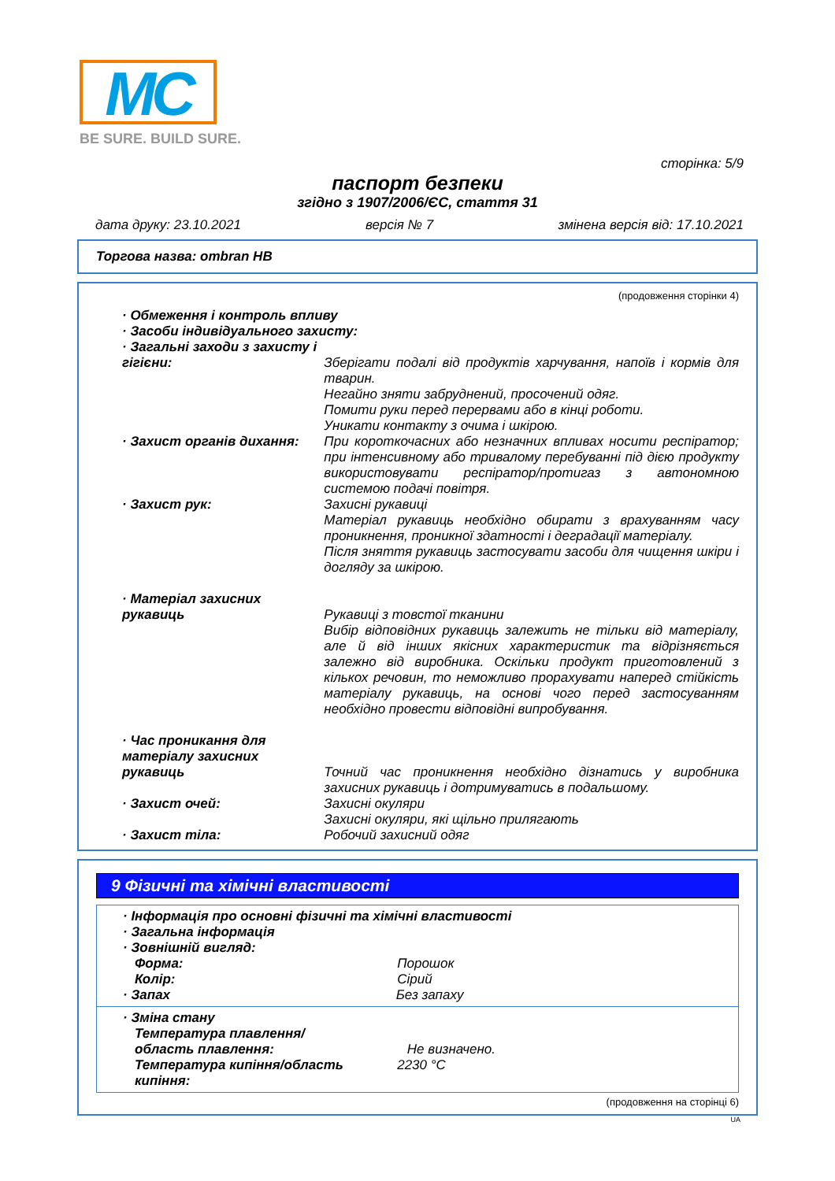MC
BE SURE. BUILD SURE.
сторінка: 5/9
паспорт безпеки
згідно з 1907/2006/ЄС, стаття 31
дата друку: 23.10.2021 версія № 7 змінена версія від: 17.10.2021
Торгова назва: ombran HB
(продовження сторінки 4)
· Обмеження і контроль впливу
· Засоби індивідуального захисту:
· Загальні заходи з захисту і гігієни:
Зберігати подалі від продуктів харчування, напоїв і кормів для тварин.
Негайно зняти забруднений, просочений одяг.
Помити руки перед перервами або в кінці роботи.
Уникати контакту з очима і шкірою.
· Захист органів дихання: При короткочасних або незначних впливах носити респіратор; при інтенсивному або тривалому перебуванні під дією продукту використовувати респіратор/протигаз з автономною системою подачі повітря.
· Захист рук: Захисні рукавиці
Матеріал рукавиць необхідно обирати з врахуванням часу проникнення, проникної здатності і деградації матеріалу.
Після зняття рукавиць застосувати засоби для чищення шкіри і догляду за шкірою.
· Матеріал захисних рукавиць
Рукавиці з товстої тканини
Вибір відповідних рукавиць залежить не тільки від матеріалу, але й від інших якісних характеристик та відрізняється залежно від виробника. Оскільки продукт приготовлений з кількох речовин, то неможливо прорахувати наперед стійкість матеріалу рукавиць, на основі чого перед застосуванням необхідно провести відповідні випробування.
· Час проникання для матеріалу захисних рукавиць
Точний час проникнення необхідно дізнатись у виробника захисних рукавиць і дотримуватись в подальшому.
· Захист очей: Захисні окуляри
Захисні окуляри, які щільно прилягають
· Захист тіла: Робочий захисний одяг
9 Фізичні та хімічні властивості
· Інформація про основні фізичні та хімічні властивості
· Загальна інформація
· Зовнішній вигляд:
Форма: Порошок
Колір: Сірий
· Запах Без запаху
· Зміна стану
Температура плавлення/область плавлення:
Не визначено.
Температура кипіння/область кипіння: 2230 °C
(продовження на сторінці 6)
UA